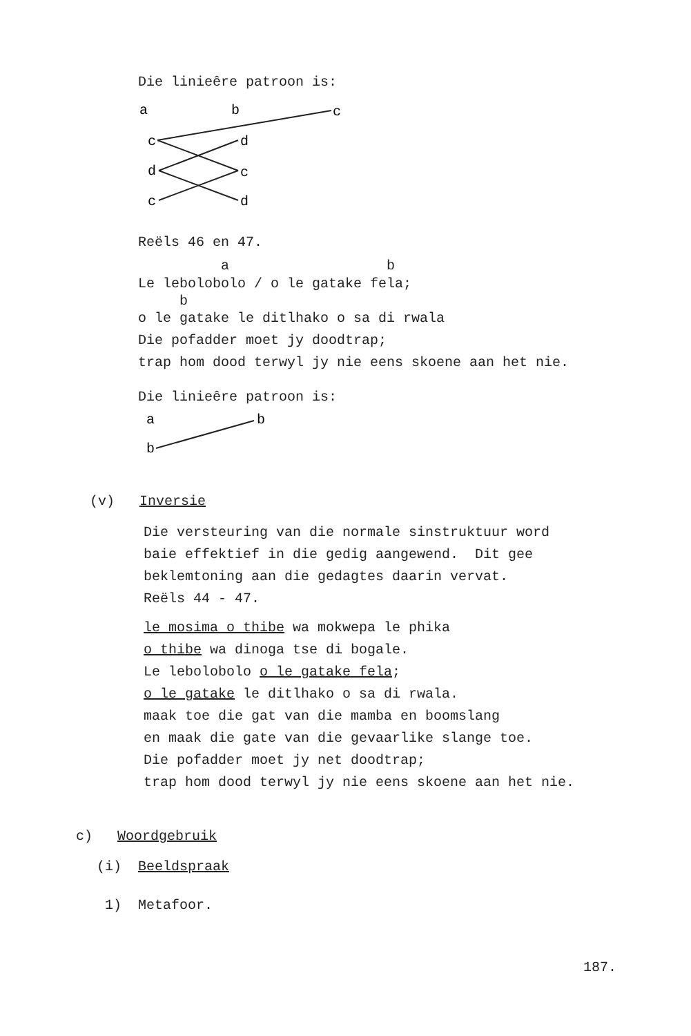Die linieêre patroon is:
a
b
c
c
d
d
c
c
d
Reëls 46 en 47.
a b
Le lebolobolo / o le gatake fela;
b
o le gatake le ditlhako o sa di rwala
Die pofadder moet jy doodtrap;
trap hom dood terwyl jy nie eens skoene aan het nie.
Die linieêre patroon is:
a
b
b
(v) Inversie
Die versteuring van die normale sinstruktuur word
baie effektief in die gedig aangewend. Dit gee
beklemtoning aan die gedagtes daarin vervat.
Reëls 44 - 47.
le mosima o thibe wa mokwepa le phika
o thibe wa dinoga tse di bogale.
Le lebolobolo o le gatake fela;
o le gatake le ditlhako o sa di rwala.
maak toe die gat van die mamba en boomslang
en maak die gate van die gevaarlike slange toe.
Die pofadder moet jy net doodtrap;
trap hom dood terwyl jy nie eens skoene aan het nie.
c) Woordgebruik
(i) Beeldspraak
1) Metafoor.
187.